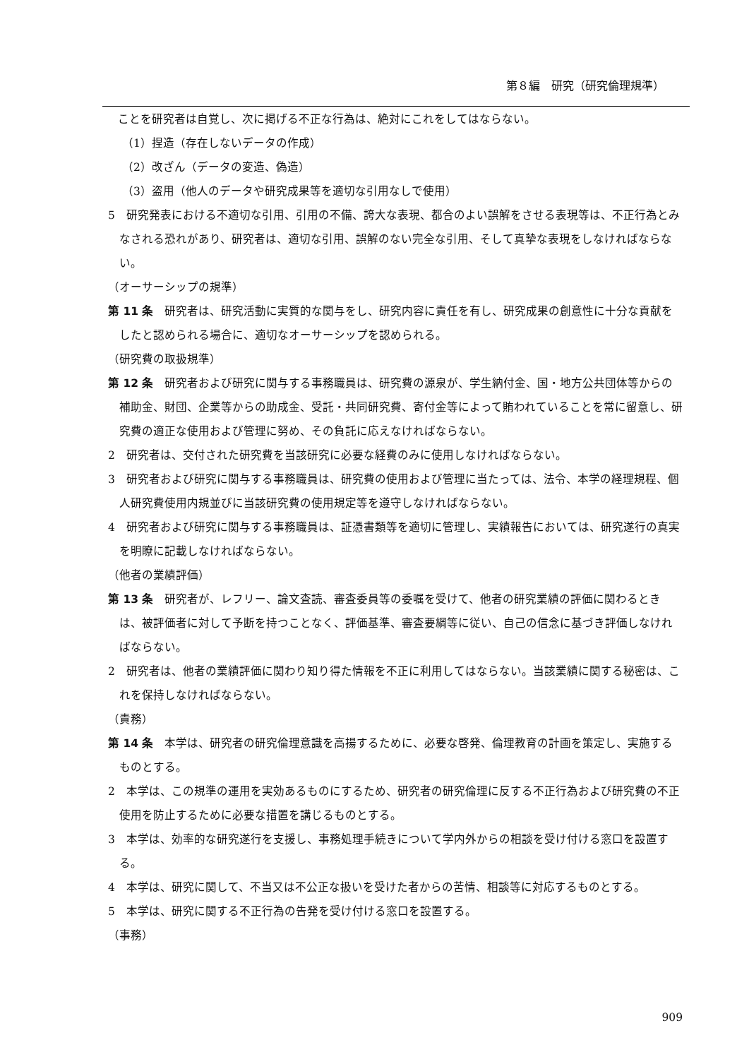第８編　研究（研究倫理規準）
ことを研究者は自覚し、次に掲げる不正な行為は、絶対にこれをしてはならない。
（1）捏造（存在しないデータの作成）
（2）改ざん（データの変造、偽造）
（3）盗用（他人のデータや研究成果等を適切な引用なしで使用）
5　研究発表における不適切な引用、引用の不備、誇大な表現、都合のよい誤解をさせる表現等は、不正行為とみなされる恐れがあり、研究者は、適切な引用、誤解のない完全な引用、そして真摯な表現をしなければならない。
（オーサーシップの規準）
第 11 条　研究者は、研究活動に実質的な関与をし、研究内容に責任を有し、研究成果の創意性に十分な貢献をしたと認められる場合に、適切なオーサーシップを認められる。
（研究費の取扱規準）
第 12 条　研究者および研究に関与する事務職員は、研究費の源泉が、学生納付金、国・地方公共団体等からの補助金、財団、企業等からの助成金、受託・共同研究費、寄付金等によって賄われていることを常に留意し、研究費の適正な使用および管理に努め、その負託に応えなければならない。
2　研究者は、交付された研究費を当該研究に必要な経費のみに使用しなければならない。
3　研究者および研究に関与する事務職員は、研究費の使用および管理に当たっては、法令、本学の経理規程、個人研究費使用内規並びに当該研究費の使用規定等を遵守しなければならない。
4　研究者および研究に関与する事務職員は、証憑書類等を適切に管理し、実績報告においては、研究遂行の真実を明瞭に記載しなければならない。
（他者の業績評価）
第 13 条　研究者が、レフリー、論文査読、審査委員等の委嘱を受けて、他者の研究業績の評価に関わるときは、被評価者に対して予断を持つことなく、評価基準、審査要綱等に従い、自己の信念に基づき評価しなければならない。
2　研究者は、他者の業績評価に関わり知り得た情報を不正に利用してはならない。当該業績に関する秘密は、これを保持しなければならない。
（責務）
第 14 条　本学は、研究者の研究倫理意識を高揚するために、必要な啓発、倫理教育の計画を策定し、実施するものとする。
2　本学は、この規準の運用を実効あるものにするため、研究者の研究倫理に反する不正行為および研究費の不正使用を防止するために必要な措置を講じるものとする。
3　本学は、効率的な研究遂行を支援し、事務処理手続きについて学内外からの相談を受け付ける窓口を設置する。
4　本学は、研究に関して、不当又は不公正な扱いを受けた者からの苦情、相談等に対応するものとする。
5　本学は、研究に関する不正行為の告発を受け付ける窓口を設置する。
（事務）
909